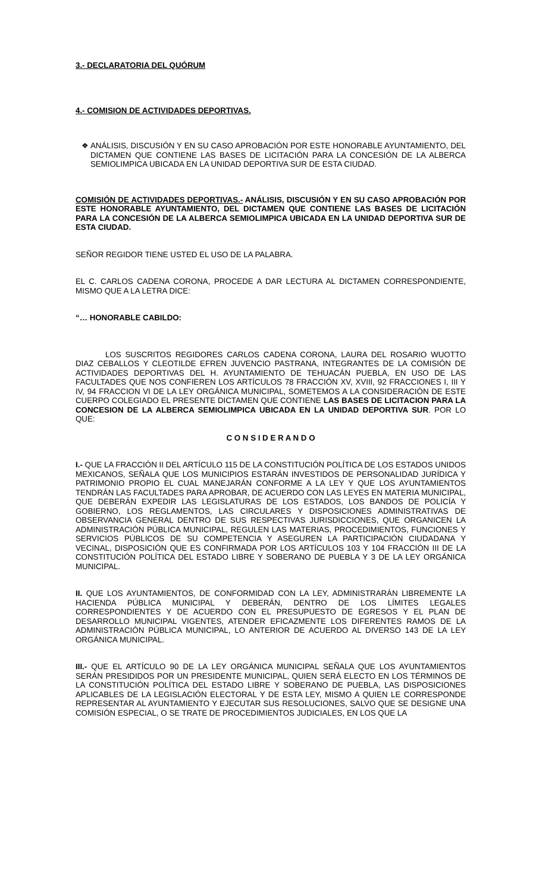3.- DECLARATORIA DEL QUÓRUM
4.- COMISION DE ACTIVIDADES DEPORTIVAS.
❖ ANÁLISIS, DISCUSIÓN Y EN SU CASO APROBACIÓN POR ESTE HONORABLE AYUNTAMIENTO, DEL DICTAMEN QUE CONTIENE LAS BASES DE LICITACIÓN PARA LA CONCESIÓN DE LA ALBERCA SEMIOLIMPICA UBICADA EN LA UNIDAD DEPORTIVA SUR DE ESTA CIUDAD.
COMISIÓN DE ACTIVIDADES DEPORTIVAS.- ANÁLISIS, DISCUSIÓN Y EN SU CASO APROBACIÓN POR ESTE HONORABLE AYUNTAMIENTO, DEL DICTAMEN QUE CONTIENE LAS BASES DE LICITACIÓN PARA LA CONCESIÓN DE LA ALBERCA SEMIOLIMPICA UBICADA EN LA UNIDAD DEPORTIVA SUR DE ESTA CIUDAD.
SEÑOR REGIDOR TIENE USTED EL USO DE LA PALABRA.
EL C. CARLOS CADENA CORONA, PROCEDE A DAR LECTURA AL DICTAMEN CORRESPONDIENTE, MISMO QUE A LA LETRA DICE:
“… HONORABLE CABILDO:
LOS SUSCRITOS REGIDORES CARLOS CADENA CORONA, LAURA DEL ROSARIO WUOTTO DIAZ CEBALLOS Y CLEOTILDE EFREN JUVENCIO PASTRANA, INTEGRANTES DE LA COMISIÓN DE ACTIVIDADES DEPORTIVAS DEL H. AYUNTAMIENTO DE TEHUACÁN PUEBLA, EN USO DE LAS FACULTADES QUE NOS CONFIEREN LOS ARTÍCULOS 78 FRACCIÓN XV, XVIII, 92 FRACCIONES I, III Y IV, 94 FRACCION VI DE LA LEY ORGÁNICA MUNICIPAL, SOMETEMOS A LA CONSIDERACIÓN DE ESTE CUERPO COLEGIADO EL PRESENTE DICTAMEN QUE CONTIENE LAS BASES DE LICITACION PARA LA CONCESION DE LA ALBERCA SEMIOLIMPICA UBICADA EN LA UNIDAD DEPORTIVA SUR. POR LO QUE:
C O N S I D E R A N D O
I.- QUE LA FRACCIÓN II DEL ARTÍCULO 115 DE LA CONSTITUCIÓN POLÍTICA DE LOS ESTADOS UNIDOS MEXICANOS, SEÑALA QUE LOS MUNICIPIOS ESTARÁN INVESTIDOS DE PERSONALIDAD JURÍDICA Y PATRIMONIO PROPIO EL CUAL MANEJARÁN CONFORME A LA LEY Y QUE LOS AYUNTAMIENTOS TENDRÁN LAS FACULTADES PARA APROBAR, DE ACUERDO CON LAS LEYES EN MATERIA MUNICIPAL, QUE DEBERÁN EXPEDIR LAS LEGISLATURAS DE LOS ESTADOS, LOS BANDOS DE POLICÍA Y GOBIERNO, LOS REGLAMENTOS, LAS CIRCULARES Y DISPOSICIONES ADMINISTRATIVAS DE OBSERVANCIA GENERAL DENTRO DE SUS RESPECTIVAS JURISDICCIONES, QUE ORGANICEN LA ADMINISTRACIÓN PÚBLICA MUNICIPAL, REGULEN LAS MATERIAS, PROCEDIMIENTOS, FUNCIONES Y SERVICIOS PÚBLICOS DE SU COMPETENCIA Y ASEGUREN LA PARTICIPACIÓN CIUDADANA Y VECINAL, DISPOSICIÓN QUE ES CONFIRMADA POR LOS ARTÍCULOS 103 Y 104 FRACCIÓN III DE LA CONSTITUCIÓN POLÍTICA DEL ESTADO LIBRE Y SOBERANO DE PUEBLA Y 3 DE LA LEY ORGÁNICA MUNICIPAL.
II. QUE LOS AYUNTAMIENTOS, DE CONFORMIDAD CON LA LEY, ADMINISTRARÁN LIBREMENTE LA HACIENDA PÚBLICA MUNICIPAL Y DEBERÁN, DENTRO DE LOS LÍMITES LEGALES CORRESPONDIENTES Y DE ACUERDO CON EL PRESUPUESTO DE EGRESOS Y EL PLAN DE DESARROLLO MUNICIPAL VIGENTES, ATENDER EFICAZMENTE LOS DIFERENTES RAMOS DE LA ADMINISTRACIÓN PÚBLICA MUNICIPAL, LO ANTERIOR DE ACUERDO AL DIVERSO 143 DE LA LEY ORGÁNICA MUNICIPAL.
III.- QUE EL ARTÍCULO 90 DE LA LEY ORGÁNICA MUNICIPAL SEÑALA QUE LOS AYUNTAMIENTOS SERÁN PRESIDIDOS POR UN PRESIDENTE MUNICIPAL, QUIEN SERÁ ELECTO EN LOS TÉRMINOS DE LA CONSTITUCIÓN POLÍTICA DEL ESTADO LIBRE Y SOBERANO DE PUEBLA, LAS DISPOSICIONES APLICABLES DE LA LEGISLACIÓN ELECTORAL Y DE ESTA LEY, MISMO A QUIEN LE CORRESPONDE REPRESENTAR AL AYUNTAMIENTO Y EJECUTAR SUS RESOLUCIONES, SALVO QUE SE DESIGNE UNA COMISIÓN ESPECIAL, O SE TRATE DE PROCEDIMIENTOS JUDICIALES, EN LOS QUE LA